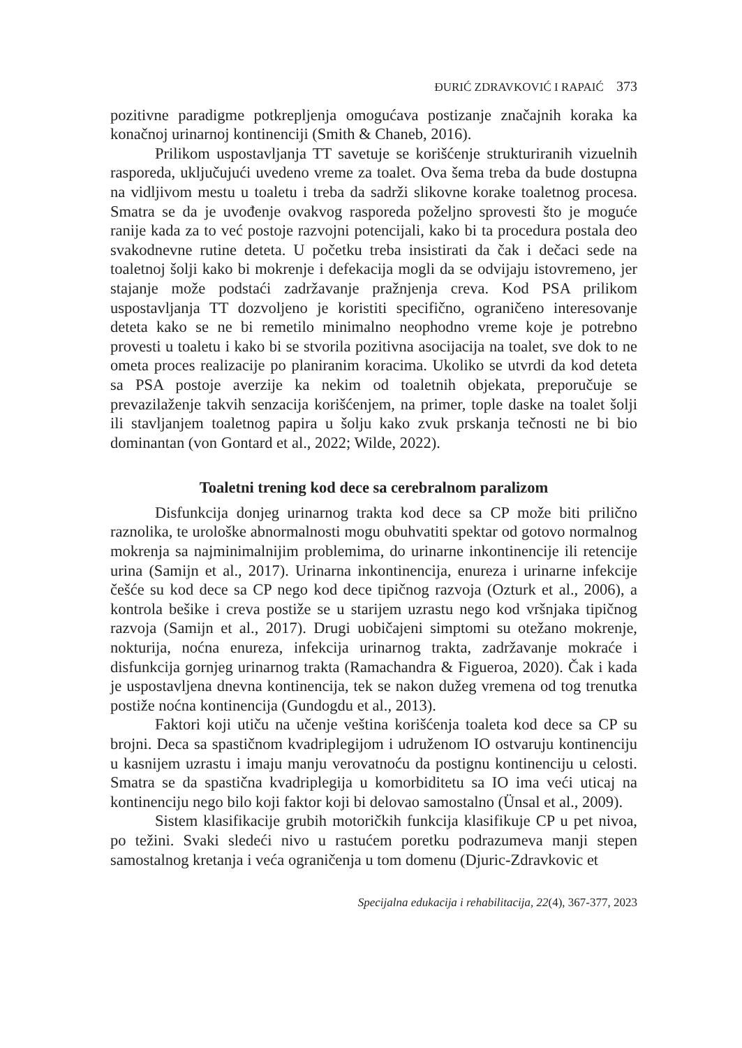ĐURIĆ ZDRAVKOVIĆ I RAPAIĆ 373
pozitivne paradigme potkrepljenja omogućava postizanje značajnih koraka ka konačnoj urinarnoj kontinenciji (Smith & Chaneb, 2016).
Prilikom uspostavljanja TT savetuje se korišćenje strukturiranih vizuelnih rasporeda, uključujući uvedeno vreme za toalet. Ova šema treba da bude dostupna na vidljivom mestu u toaletu i treba da sadrži slikovne korake toaletnog procesa. Smatra se da je uvođenje ovakvog rasporeda poželjno sprovesti što je moguće ranije kada za to već postoje razvojni potencijali, kako bi ta procedura postala deo svakodnevne rutine deteta. U početku treba insistirati da čak i dečaci sede na toaletnoj šolji kako bi mokrenje i defekacija mogli da se odvijaju istovremeno, jer stajanje može podstaći zadržavanje pražnjenja creva. Kod PSA prilikom uspostavljanja TT dozvoljeno je koristiti specifično, ograničeno interesovanje deteta kako se ne bi remetilo minimalno neophodno vreme koje je potrebno provesti u toaletu i kako bi se stvorila pozitivna asocijacija na toalet, sve dok to ne ometa proces realizacije po planiranim koracima. Ukoliko se utvrdi da kod deteta sa PSA postoje averzije ka nekim od toaletnih objekata, preporučuje se prevazilaženje takvih senzacija korišćenjem, na primer, tople daske na toalet šolji ili stavljanjem toaletnog papira u šolju kako zvuk prskanja tečnosti ne bi bio dominantan (von Gontard et al., 2022; Wilde, 2022).
Toaletni trening kod dece sa cerebralnom paralizom
Disfunkcija donjeg urinarnog trakta kod dece sa CP može biti prilično raznolika, te urološke abnormalnosti mogu obuhvatiti spektar od gotovo normalnog mokrenja sa najminimalnijim problemima, do urinarne inkontinencije ili retencije urina (Samijn et al., 2017). Urinarna inkontinencija, enureza i urinarne infekcije češće su kod dece sa CP nego kod dece tipičnog razvoja (Ozturk et al., 2006), a kontrola bešike i creva postiže se u starijem uzrastu nego kod vršnjaka tipičnog razvoja (Samijn et al., 2017). Drugi uobičajeni simptomi su otežano mokrenje, nokturija, noćna enureza, infekcija urinarnog trakta, zadržavanje mokraće i disfunkcija gornjeg urinarnog trakta (Ramachandra & Figueroa, 2020). Čak i kada je uspostavljena dnevna kontinencija, tek se nakon dužeg vremena od tog trenutka postiže noćna kontinencija (Gundogdu et al., 2013).
Faktori koji utiču na učenje veština korišćenja toaleta kod dece sa CP su brojni. Deca sa spastičnom kvadriplegijom i udruženom IO ostvaruju kontinenciju u kasnijem uzrastu i imaju manju verovatnoću da postignu kontinenciju u celosti. Smatra se da spastična kvadriplegija u komorbiditetu sa IO ima veći uticaj na kontinenciju nego bilo koji faktor koji bi delovao samostalno (Ünsal et al., 2009).
Sistem klasifikacije grubih motoričkih funkcija klasifikuje CP u pet nivoa, po težini. Svaki sledeći nivo u rastućem poretku podrazumeva manji stepen samostalnog kretanja i veća ograničenja u tom domenu (Djuric-Zdravkovic et
Specijalna edukacija i rehabilitacija, 22(4), 367-377, 2023